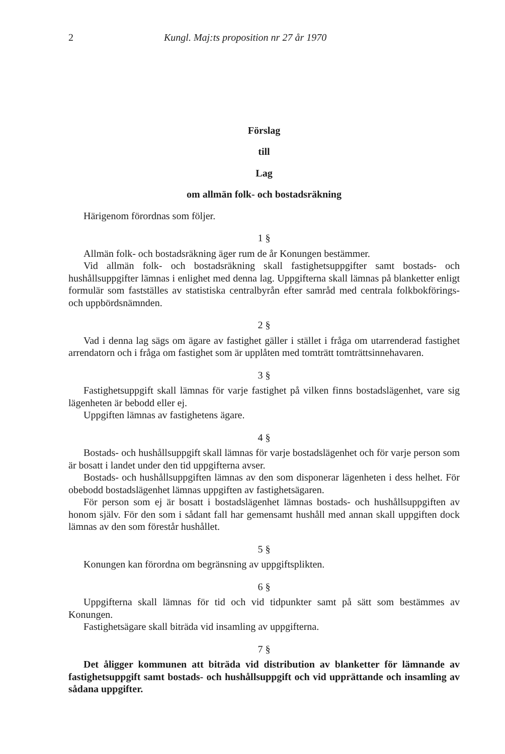2 Kungl. Maj:ts proposition nr 27 år 1970
Förslag
till
Lag
om allmän folk- och bostadsräkning
Härigenom förordnas som följer.
1 §
Allmän folk- och bostadsräkning äger rum de år Konungen bestämmer.
Vid allmän folk- och bostadsräkning skall fastighetsuppgifter samt bostads- och hushållsuppgifter lämnas i enlighet med denna lag. Uppgifterna skall lämnas på blanketter enligt formulär som fastställes av statistiska centralbyrån efter samråd med centrala folkbokförings- och uppbördsnämnden.
2 §
Vad i denna lag sägs om ägare av fastighet gäller i stället i fråga om utarrenderad fastighet arrendatorn och i fråga om fastighet som är upplåten med tomträtt tomträttsinnehavaren.
3 §
Fastighetsuppgift skall lämnas för varje fastighet på vilken finns bostadslägenhet, vare sig lägenheten är bebodd eller ej.
Uppgiften lämnas av fastighetens ägare.
4 §
Bostads- och hushållsuppgift skall lämnas för varje bostadslägenhet och för varje person som är bosatt i landet under den tid uppgifterna avser.
Bostads- och hushållsuppgiften lämnas av den som disponerar lägenheten i dess helhet. För obebodd bostadslägenhet lämnas uppgiften av fastighetsägaren.
För person som ej är bosatt i bostadslägenhet lämnas bostads- och hushållsuppgiften av honom själv. För den som i sådant fall har gemensamt hushåll med annan skall uppgiften dock lämnas av den som förestår hushållet.
5 §
Konungen kan förordna om begränsning av uppgiftsplikten.
6 §
Uppgifterna skall lämnas för tid och vid tidpunkter samt på sätt som bestämmes av Konungen.
Fastighetsägare skall biträda vid insamling av uppgifterna.
7 §
Det åligger kommunen att biträda vid distribution av blanketter för lämnande av fastighetsuppgift samt bostads- och hushållsuppgift och vid upprättande och insamling av sådana uppgifter.